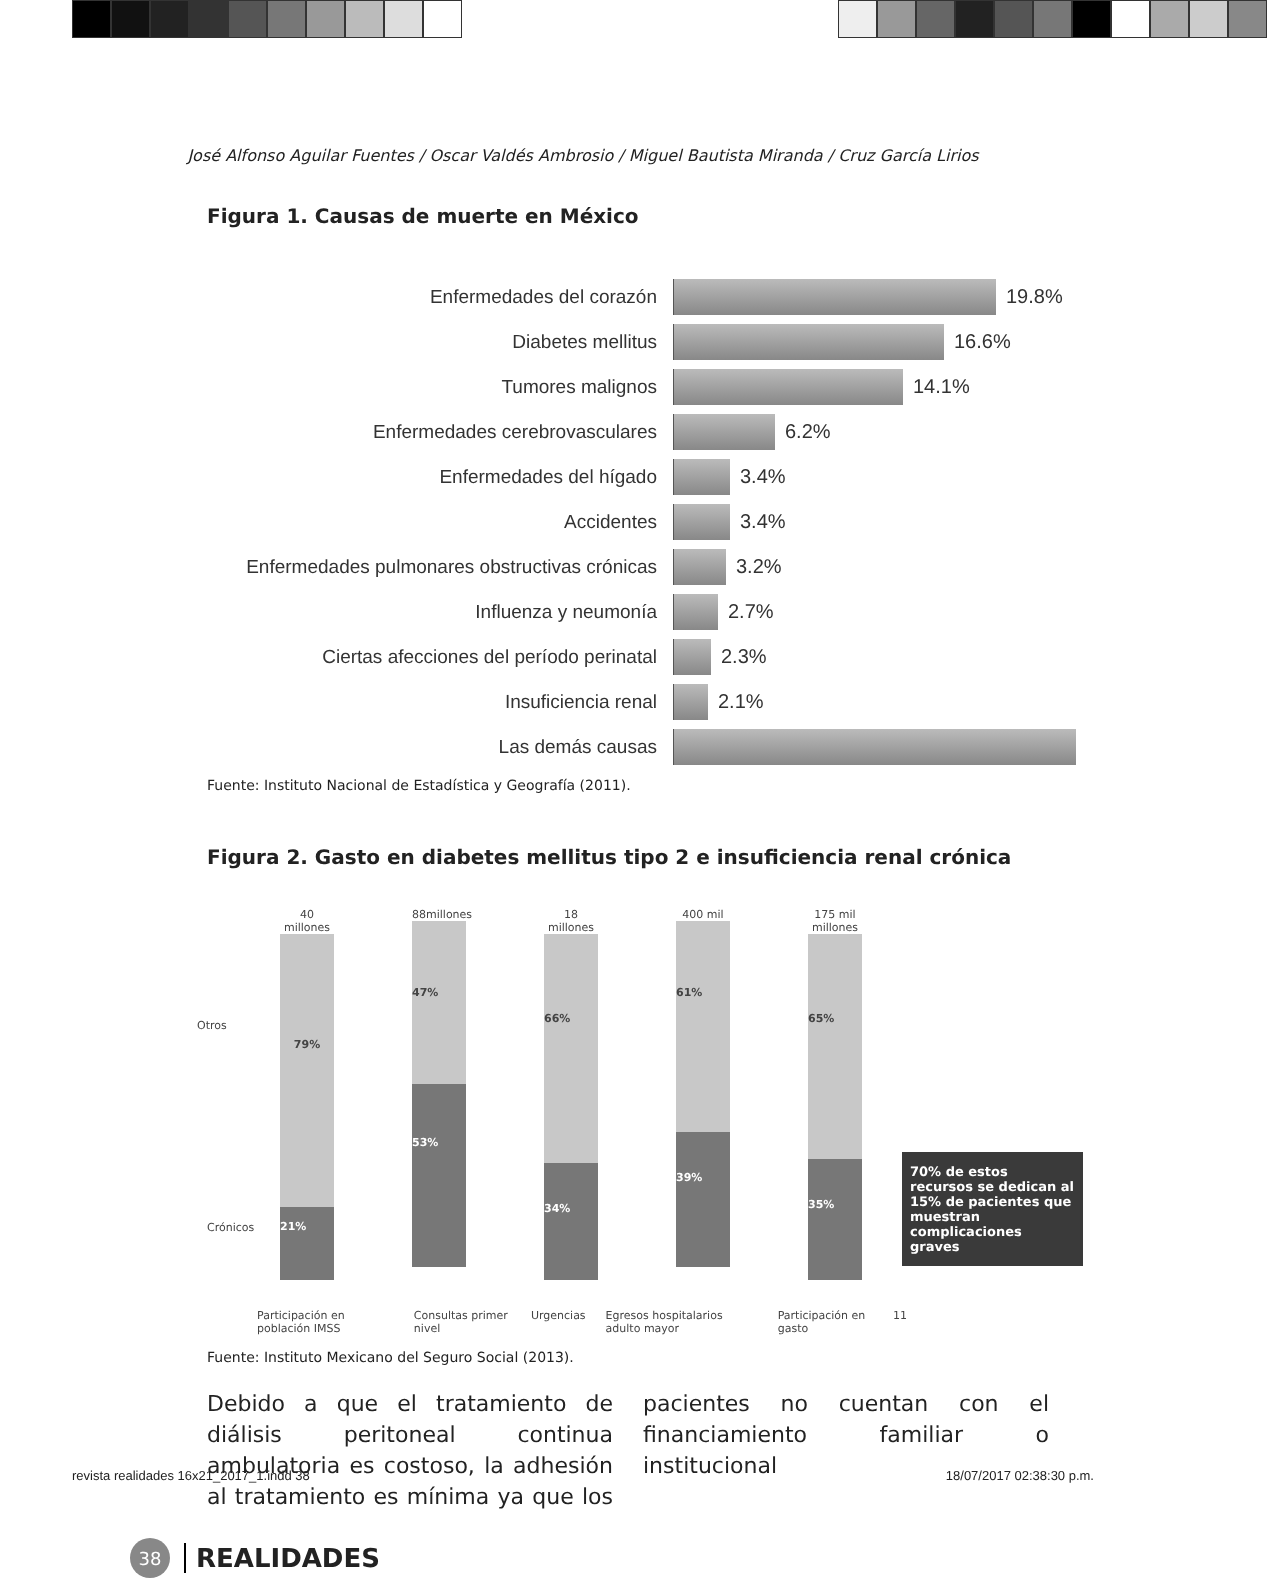José Alfonso Aguilar Fuentes / Oscar Valdés Ambrosio / Miguel Bautista Miranda / Cruz García Lirios
Figura 1. Causas de muerte en México
Enfermedades del corazón 19.8%
Diabetes mellitus 16.6%
Tumores malignos 14.1%
Enfermedades cerebrovasculares 6.2%
Enfermedades del hígado 3.4%
Accidentes 3.4%
Enfermedades pulmonares obstructivas crónicas
3.2%
Influenza y neumonía 2.7%
Ciertas afecciones del período perinatal 2.3%
Insuficiencia renal 2.1%
Las demás causas
Fuente: Instituto Nacional de Estadística y Geografía (2011).
Figura 2. Gasto en diabetes mellitus tipo 2 e insuficiencia renal crónica
Otros
Crónicos
40 millones
79%
21%
88millones
47%
53%
18 millones
66%
34%
400 mil
61%
39%
175 mil millones
65%
35%
70% de estos recursos se dedican al 15% de pacientes que muestran complicaciones graves
Participación en población IMSS Consultas primer nivel Urgencias Egresos hospitalarios adulto mayor Participación en gasto 11
Fuente: Instituto Mexicano del Seguro Social (2013).
Debido a que el tratamiento de diálisis peritoneal continua ambulatoria es costoso, la adhesión al tratamiento es mínima ya que los pacientes no cuentan con el financiamiento familiar o institucional
38 REALIDADES
revista realidades 16x21_2017_1.indd 38
18/07/2017 02:38:30 p.m.